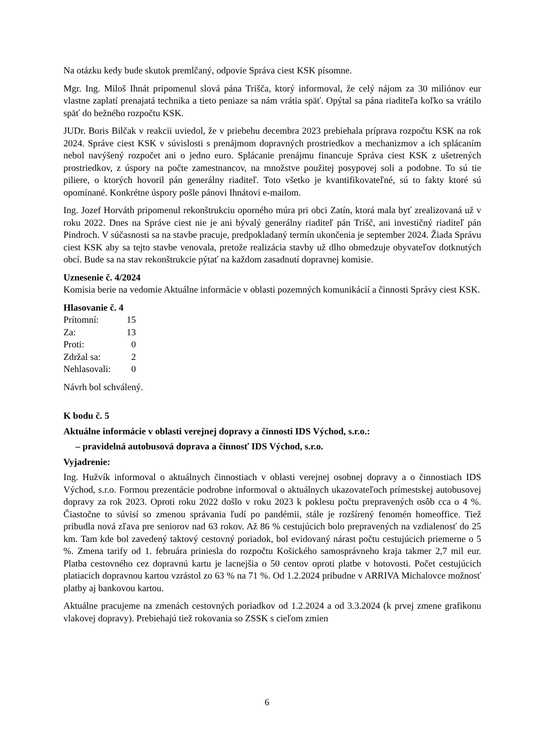Na otázku kedy bude skutok premlčaný, odpovie Správa ciest KSK písomne.
Mgr. Ing. Miloš Ihnát pripomenul slová pána Trišča, ktorý informoval, že celý nájom za 30 miliónov eur vlastne zaplatí prenajatá technika a tieto peniaze sa nám vrátia späť. Opýtal sa pána riaditeľa koľko sa vrátilo späť do bežného rozpočtu KSK.
JUDr. Boris Bilčak v reakcii uviedol, že v priebehu decembra 2023 prebiehala príprava rozpočtu KSK na rok 2024. Správe ciest KSK v súvislosti s prenájmom dopravných prostriedkov a mechanizmov a ich splácaním nebol navýšený rozpočet ani o jedno euro. Splácanie prenájmu financuje Správa ciest KSK z ušetrených prostriedkov, z úspory na počte zamestnancov, na množstve použitej posypovej soli a podobne. To sú tie piliere, o ktorých hovoril pán generálny riaditeľ. Toto všetko je kvantifikovateľné, sú to fakty ktoré sú opomínané. Konkrétne úspory pošle pánovi Ihnátovi e-mailom.
Ing. Jozef Horváth pripomenul rekonštrukciu oporného múra pri obci Zatín, ktorá mala byť zrealizovaná už v roku 2022. Dnes na Správe ciest nie je ani bývalý generálny riaditeľ pán Trišč, ani investičný riaditeľ pán Pindroch. V súčasnosti sa na stavbe pracuje, predpokladaný termín ukončenia je september 2024. Žiada Správu ciest KSK aby sa tejto stavbe venovala, pretože realizácia stavby už dlho obmedzuje obyvateľov dotknutých obcí. Bude sa na stav rekonštrukcie pýtať na každom zasadnutí dopravnej komisie.
Uznesenie č. 4/2024
Komisia berie na vedomie Aktuálne informácie v oblasti pozemných komunikácií a činnosti Správy ciest KSK.
Hlasovanie č. 4
| Prítomní: | 15 |
| Za: | 13 |
| Proti: | 0 |
| Zdržal sa: | 2 |
| Nehlasovali: | 0 |
Návrh bol schválený.
K bodu č. 5
Aktuálne informácie v oblasti verejnej dopravy a činnosti IDS Východ, s.r.o.:
– pravidelná autobusová doprava a činnosť IDS Východ, s.r.o.
Vyjadrenie:
Ing. Hužvík informoval o aktuálnych činnostiach v oblasti verejnej osobnej dopravy a o činnostiach IDS Východ, s.r.o. Formou prezentácie podrobne informoval o aktuálnych ukazovateľoch prímestskej autobusovej dopravy za rok 2023. Oproti roku 2022 došlo v roku 2023 k poklesu počtu prepravených osôb cca o 4 %. Čiastočne to súvisí so zmenou správania ľudí po pandémii, stále je rozšírený fenomén homeoffice. Tiež pribudla nová zľava pre seniorov nad 63 rokov. Až 86 % cestujúcich bolo prepravených na vzdialenosť do 25 km. Tam kde bol zavedený taktový cestovný poriadok, bol evidovaný nárast počtu cestujúcich priemerne o 5 %. Zmena tarify od 1. februára priniesla do rozpočtu Košického samosprávneho kraja takmer 2,7 mil eur. Platba cestovného cez dopravnú kartu je lacnejšia o 50 centov oproti platbe v hotovosti. Počet cestujúcich platiacich dopravnou kartou vzrástol zo 63 % na 71 %. Od 1.2.2024 pribudne v ARRIVA Michalovce možnosť platby aj bankovou kartou.
Aktuálne pracujeme na zmenách cestovných poriadkov od 1.2.2024 a od 3.3.2024 (k prvej zmene grafikonu vlakovej dopravy). Prebiehajú tiež rokovania so ZSSK s cieľom zmien
6